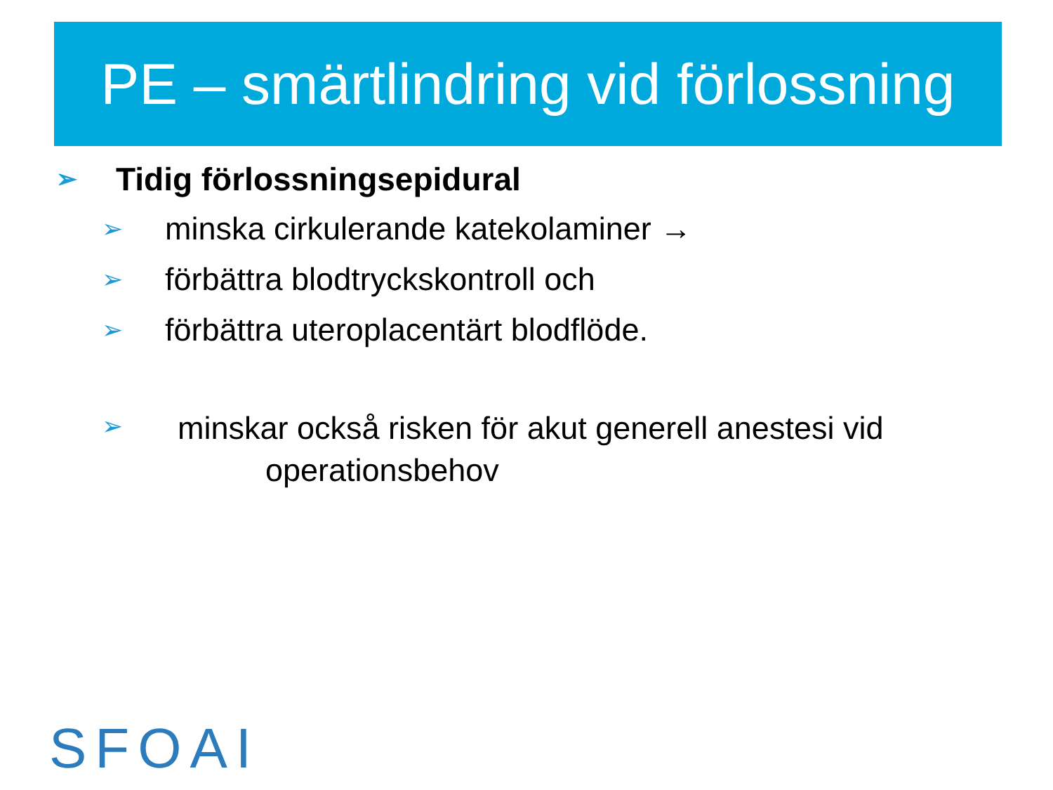PE – smärtlindring vid förlossning
➢ Tidig förlossningsepidural
➢ minska cirkulerande katekolaminer →
➢ förbättra blodtryckskontroll och
➢ förbättra uteroplacentärt blodflöde.
➢ minskar också risken för akut generell anestesi vid
operationsbehov
SFOAI